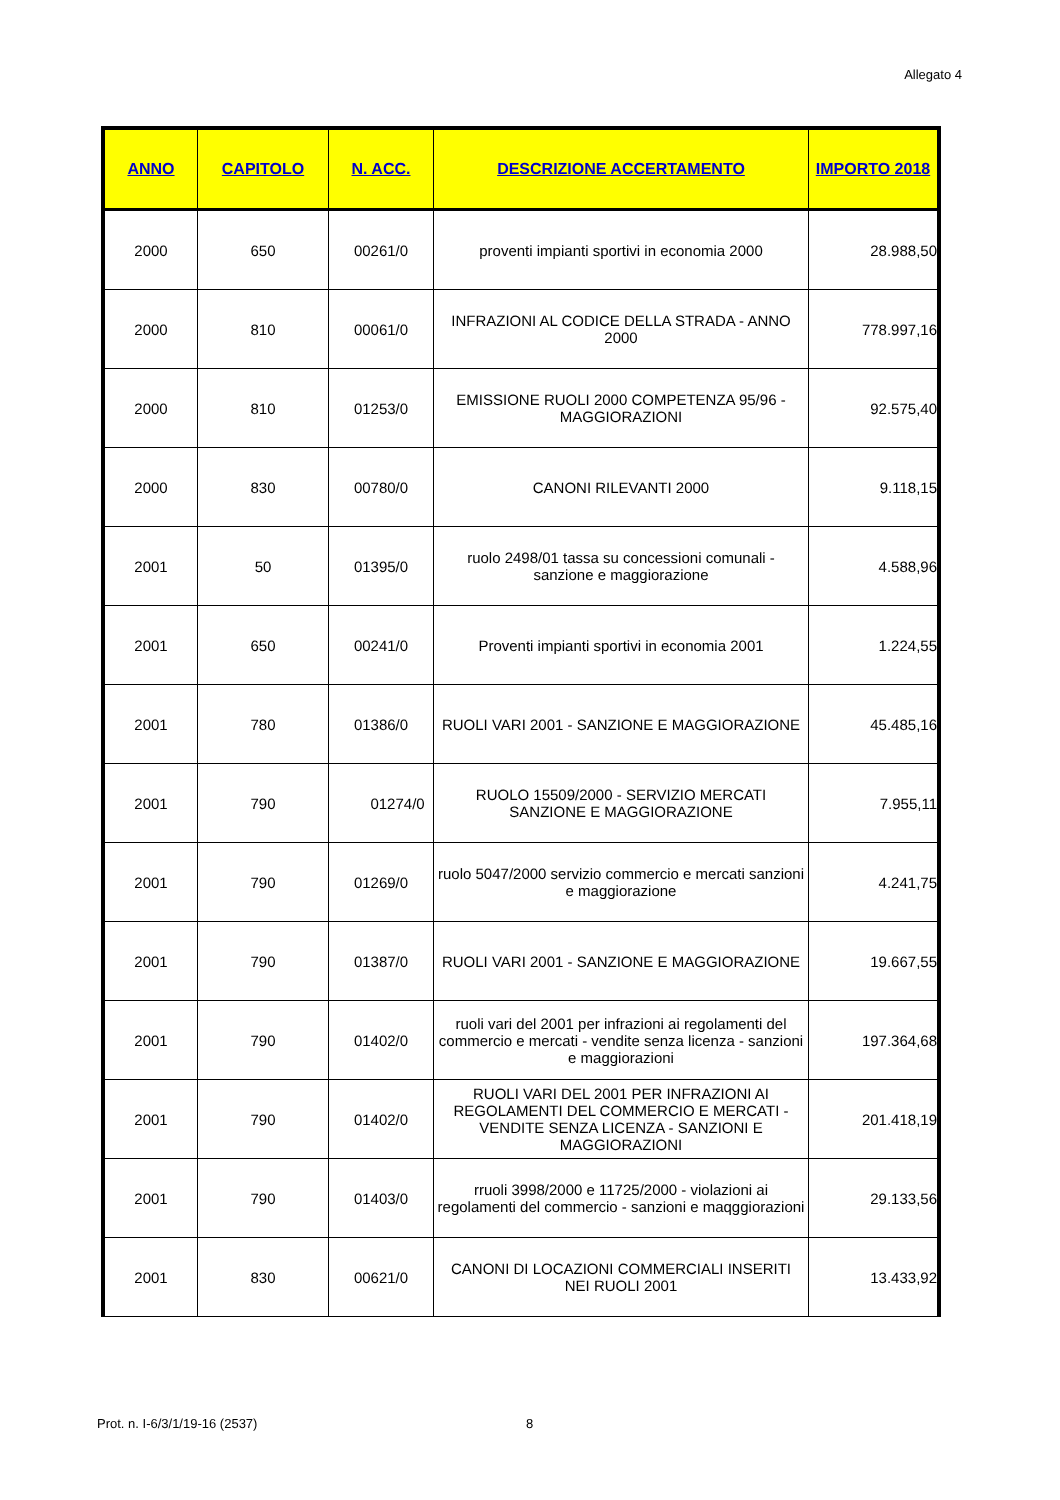Allegato 4
| ANNO | CAPITOLO | N. ACC. | DESCRIZIONE ACCERTAMENTO | IMPORTO 2018 |
| --- | --- | --- | --- | --- |
| 2000 | 650 | 00261/0 | proventi impianti sportivi in economia 2000 | 28.988,50 |
| 2000 | 810 | 00061/0 | INFRAZIONI AL CODICE DELLA STRADA - ANNO 2000 | 778.997,16 |
| 2000 | 810 | 01253/0 | EMISSIONE RUOLI 2000 COMPETENZA 95/96 - MAGGIORAZIONI | 92.575,40 |
| 2000 | 830 | 00780/0 | CANONI RILEVANTI 2000 | 9.118,15 |
| 2001 | 50 | 01395/0 | ruolo 2498/01 tassa su concessioni comunali - sanzione e maggiorazione | 4.588,96 |
| 2001 | 650 | 00241/0 | Proventi impianti sportivi in economia 2001 | 1.224,55 |
| 2001 | 780 | 01386/0 | RUOLI VARI 2001 - SANZIONE E MAGGIORAZIONE | 45.485,16 |
| 2001 | 790 | 01274/0 | RUOLO 15509/2000 - SERVIZIO MERCATI SANZIONE E MAGGIORAZIONE | 7.955,11 |
| 2001 | 790 | 01269/0 | ruolo 5047/2000 servizio commercio e mercati sanzioni e maggiorazione | 4.241,75 |
| 2001 | 790 | 01387/0 | RUOLI VARI 2001 - SANZIONE E MAGGIORAZIONE | 19.667,55 |
| 2001 | 790 | 01402/0 | ruoli vari del 2001 per infrazioni ai regolamenti del commercio e mercati - vendite senza licenza - sanzioni e maggiorazioni | 197.364,68 |
| 2001 | 790 | 01402/0 | RUOLI VARI DEL 2001 PER INFRAZIONI AI REGOLAMENTI DEL COMMERCIO E MERCATI - VENDITE SENZA LICENZA - SANZIONI E MAGGIORAZIONI | 201.418,19 |
| 2001 | 790 | 01403/0 | rruoli 3998/2000 e 11725/2000 - violazioni ai regolamenti del commercio - sanzioni e maqggiorazioni | 29.133,56 |
| 2001 | 830 | 00621/0 | CANONI DI LOCAZIONI COMMERCIALI INSERITI NEI RUOLI 2001 | 13.433,92 |
Prot. n. I-6/3/1/19-16 (2537) 8